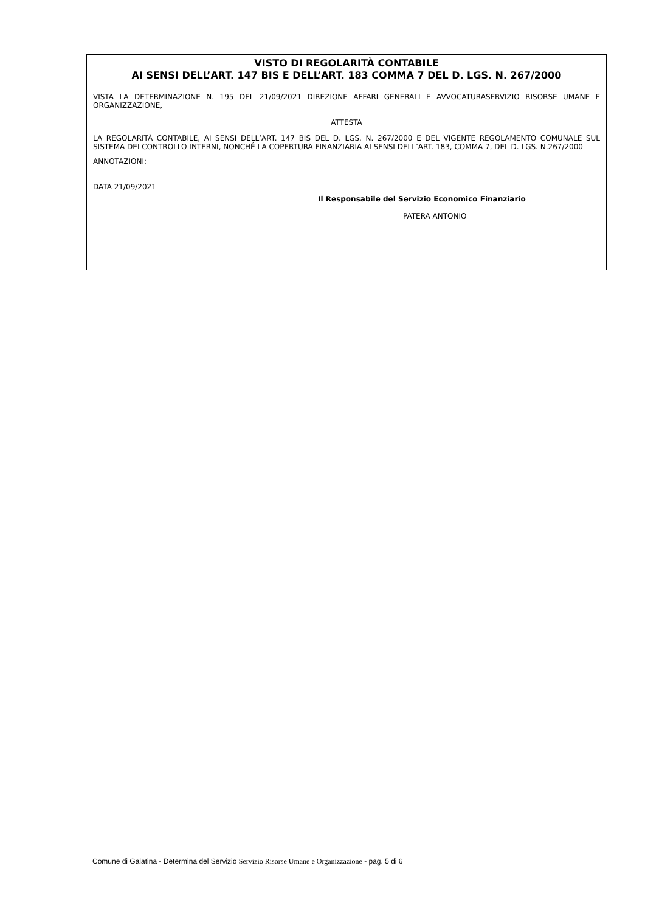VISTO DI REGOLARITÀ CONTABILE
AI SENSI DELL’ART. 147 BIS E DELL’ART. 183 COMMA 7 DEL D. LGS. N. 267/2000
VISTA LA DETERMINAZIONE N. 195 DEL 21/09/2021 DIREZIONE AFFARI GENERALI E AVVOCATURASERVIZIO RISORSE UMANE E ORGANIZZAZIONE,
ATTESTA
LA REGOLARITÀ CONTABILE, AI SENSI DELL’ART. 147 BIS DEL D. LGS. N. 267/2000 E DEL VIGENTE REGOLAMENTO COMUNALE SUL SISTEMA DEI CONTROLLO INTERNI, NONCHÉ LA COPERTURA FINANZIARIA AI SENSI DELL’ART. 183, COMMA 7, DEL D. LGS. N.267/2000
ANNOTAZIONI:
DATA 21/09/2021
Il Responsabile del Servizio Economico Finanziario
PATERA ANTONIO
Comune di Galatina - Determina del Servizio Servizio Risorse Umane e Organizzazione - pag. 5 di 6